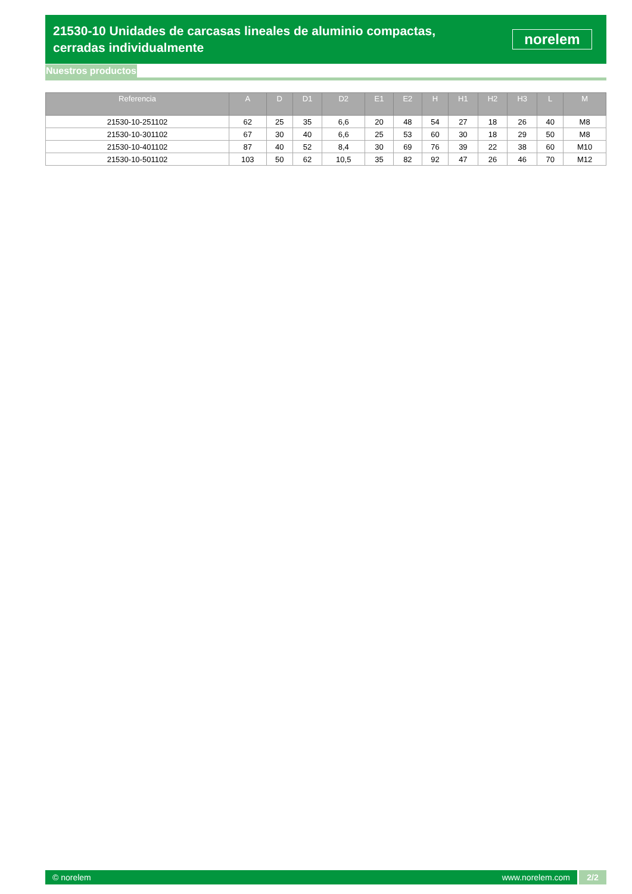21530-10 Unidades de carcasas lineales de aluminio compactas, cerradas individualmente
norelem
Nuestros productos
| Referencia | A | D | D1 | D2 | E1 | E2 | H | H1 | H2 | H3 | L | M |
| --- | --- | --- | --- | --- | --- | --- | --- | --- | --- | --- | --- | --- |
| 21530-10-251102 | 62 | 25 | 35 | 6,6 | 20 | 48 | 54 | 27 | 18 | 26 | 40 | M8 |
| 21530-10-301102 | 67 | 30 | 40 | 6,6 | 25 | 53 | 60 | 30 | 18 | 29 | 50 | M8 |
| 21530-10-401102 | 87 | 40 | 52 | 8,4 | 30 | 69 | 76 | 39 | 22 | 38 | 60 | M10 |
| 21530-10-501102 | 103 | 50 | 62 | 10,5 | 35 | 82 | 92 | 47 | 26 | 46 | 70 | M12 |
© norelem www.norelem.com
2/2